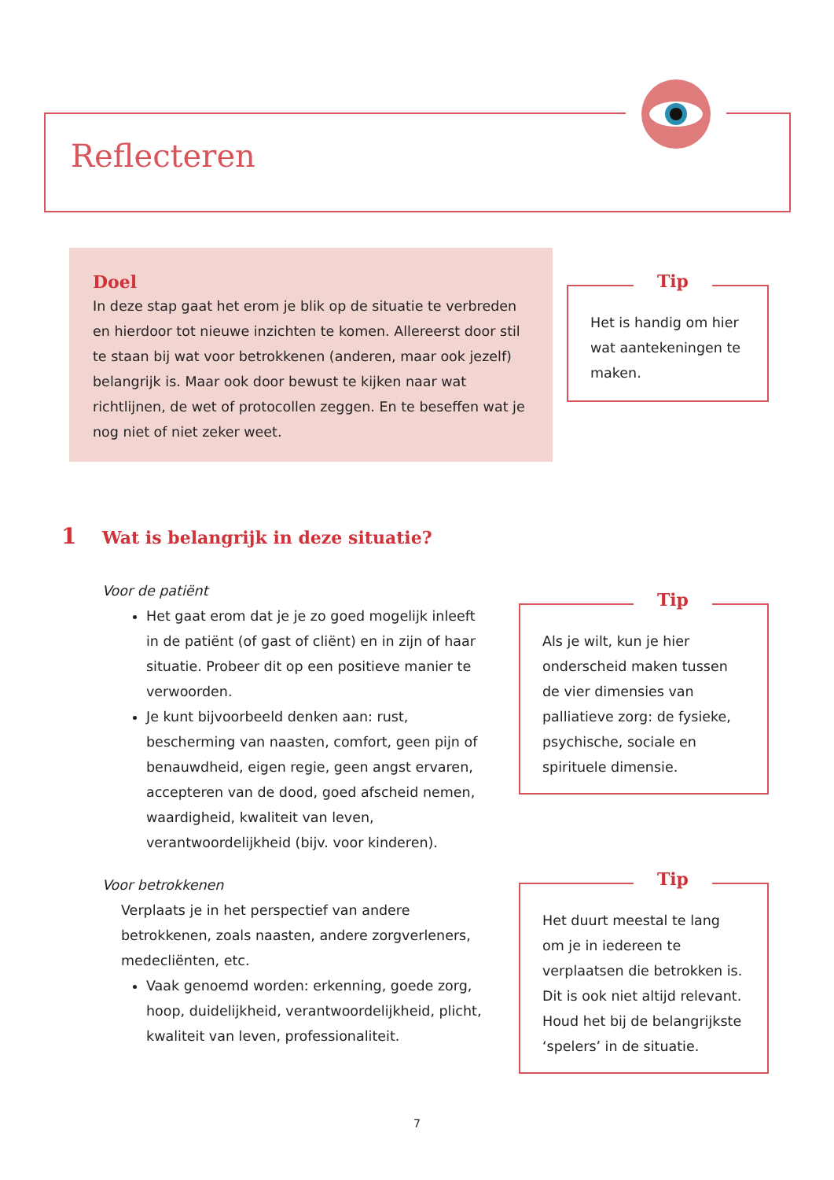Reflecteren
Doel
In deze stap gaat het erom je blik op de situatie te verbreden en hierdoor tot nieuwe inzichten te komen. Allereerst door stil te staan bij wat voor betrokkenen (anderen, maar ook jezelf) belangrijk is. Maar ook door bewust te kijken naar wat richtlijnen, de wet of protocollen zeggen. En te beseffen wat je nog niet of niet zeker weet.
Tip
Het is handig om hier wat aantekeningen te maken.
1 Wat is belangrijk in deze situatie?
Voor de patiënt
Het gaat erom dat je je zo goed mogelijk inleeft in de patiënt (of gast of cliënt) en in zijn of haar situatie. Probeer dit op een positieve manier te verwoorden.
Je kunt bijvoorbeeld denken aan: rust, bescherming van naasten, comfort, geen pijn of benauwdheid, eigen regie, geen angst ervaren, accepteren van de dood, goed afscheid nemen, waardigheid, kwaliteit van leven, verantwoordelijkheid (bijv. voor kinderen).
Voor betrokkenen
Verplaats je in het perspectief van andere betrokkenen, zoals naasten, andere zorgverleners, medecliënten, etc.
Vaak genoemd worden: erkenning, goede zorg, hoop, duidelijkheid, verantwoordelijkheid, plicht, kwaliteit van leven, professionaliteit.
Tip
Als je wilt, kun je hier onderscheid maken tussen de vier dimensies van palliatieve zorg: de fysieke, psychische, sociale en spirituele dimensie.
Tip
Het duurt meestal te lang om je in iedereen te verplaatsen die betrokken is. Dit is ook niet altijd relevant. Houd het bij de belangrijkste ‘spelers’ in de situatie.
7